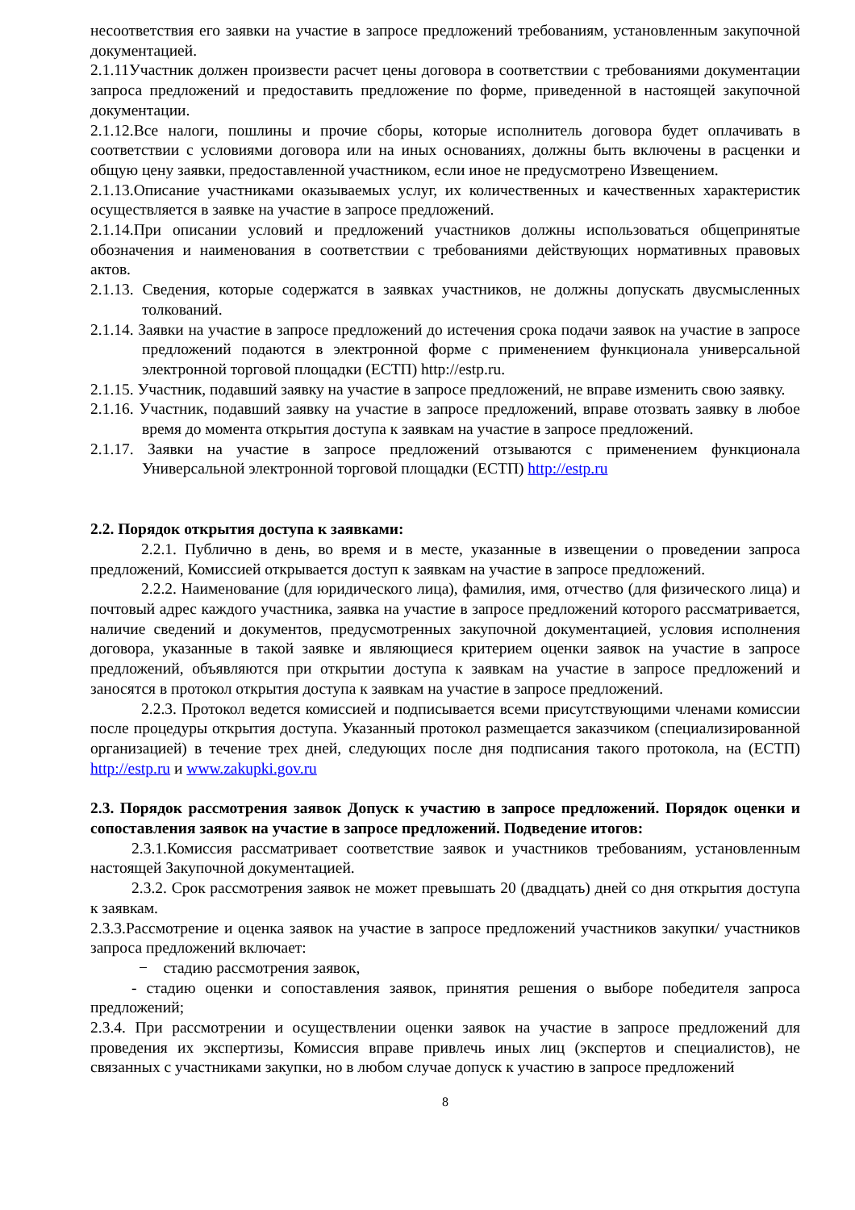несоответствия его заявки на участие в запросе предложений требованиям, установленным закупочной документацией.
2.1.11Участник должен произвести расчет цены договора в соответствии с требованиями документации запроса предложений и предоставить предложение по форме, приведенной в настоящей закупочной документации.
2.1.12.Все налоги, пошлины и прочие сборы, которые исполнитель договора будет оплачивать в соответствии с условиями договора или на иных основаниях, должны быть включены в расценки и общую цену заявки, предоставленной участником, если иное не предусмотрено Извещением.
2.1.13.Описание участниками оказываемых услуг, их количественных и качественных характеристик осуществляется в заявке на участие в запросе предложений.
2.1.14.При описании условий и предложений участников должны использоваться общепринятые обозначения и наименования в соответствии с требованиями действующих нормативных правовых актов.
2.1.13. Сведения, которые содержатся в заявках участников, не должны допускать двусмысленных толкований.
2.1.14. Заявки на участие в запросе предложений до истечения срока подачи заявок на участие в запросе предложений подаются в электронной форме с применением функционала универсальной электронной торговой площадки (ЕСТП) http://estp.ru.
2.1.15. Участник, подавший заявку на участие в запросе предложений, не вправе изменить свою заявку.
2.1.16. Участник, подавший заявку на участие в запросе предложений, вправе отозвать заявку в любое время до момента открытия доступа к заявкам на участие в запросе предложений.
2.1.17. Заявки на участие в запросе предложений отзываются с применением функционала Универсальной электронной торговой площадки (ЕСТП) http://estp.ru
2.2. Порядок открытия доступа к заявками:
2.2.1. Публично в день, во время и в месте, указанные в извещении о проведении запроса предложений, Комиссией открывается доступ к заявкам на участие в запросе предложений.
2.2.2. Наименование (для юридического лица), фамилия, имя, отчество (для физического лица) и почтовый адрес каждого участника, заявка на участие в запросе предложений которого рассматривается, наличие сведений и документов, предусмотренных закупочной документацией, условия исполнения договора, указанные в такой заявке и являющиеся критерием оценки заявок на участие в запросе предложений, объявляются при открытии доступа к заявкам на участие в запросе предложений и заносятся в протокол открытия доступа к заявкам на участие в запросе предложений.
2.2.3. Протокол ведется комиссией и подписывается всеми присутствующими членами комиссии после процедуры открытия доступа. Указанный протокол размещается заказчиком (специализированной организацией) в течение трех дней, следующих после дня подписания такого протокола, на (ЕСТП) http://estp.ru и www.zakupki.gov.ru
2.3. Порядок рассмотрения заявок Допуск к участию в запросе предложений. Порядок оценки и сопоставления заявок на участие в запросе предложений. Подведение итогов:
2.3.1.Комиссия рассматривает соответствие заявок и участников требованиям, установленным настоящей Закупочной документацией.
2.3.2. Срок рассмотрения заявок не может превышать 20 (двадцать) дней со дня открытия доступа к заявкам.
2.3.3.Рассмотрение и оценка заявок на участие в запросе предложений участников закупки/ участников запроса предложений включает:
− стадию рассмотрения заявок,
- стадию оценки и сопоставления заявок, принятия решения о выборе победителя запроса предложений;
2.3.4. При рассмотрении и осуществлении оценки заявок на участие в запросе предложений для проведения их экспертизы, Комиссия вправе привлечь иных лиц (экспертов и специалистов), не связанных с участниками закупки, но в любом случае допуск к участию в запросе предложений
8